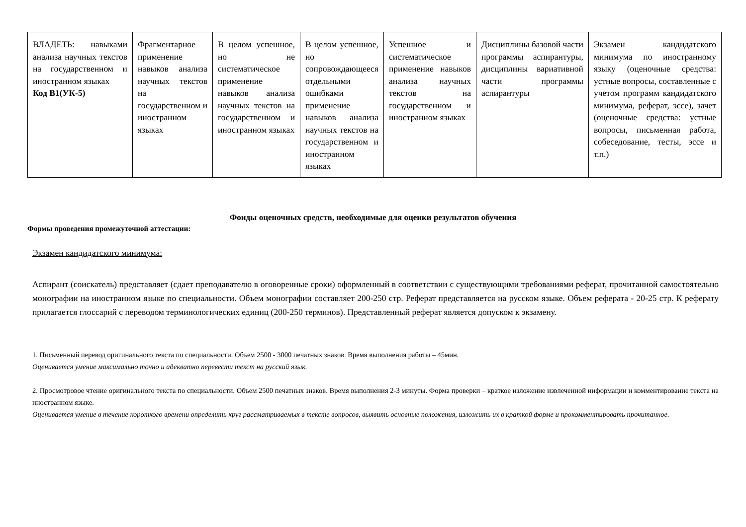| ВЛАДЕТЬ: навыками анализа научных текстов на государственном и иностранном языках Код В1(УК-5) | Фрагментарное применение навыков анализа научных текстов на государственном и иностранном языках | В целом успешное, но не систематическое применение навыков анализа научных текстов на государственном и иностранном языках | В целом успешное, но сопровождающееся отдельными ошибками применение навыков анализа научных текстов на государственном и иностранном языках | Успешное и систематическое применение навыков анализа научных текстов на государственном и иностранном языках | Дисциплины базовой части программы аспирантуры, дисциплины вариативной части программы аспирантуры | Экзамен кандидатского минимума по иностранному языку (оценочные средства: устные вопросы, составленные с учетом программ кандидатского минимума, реферат, эссе), зачет (оценочные средства: устные вопросы, письменная работа, собеседование, тесты, эссе и т.п.) |
Фонды оценочных средств, необходимые для оценки результатов обучения
Формы проведения промежуточной аттестации:
Экзамен кандидатского минимума:
Аспирант (соискатель) представляет (сдает преподавателю в оговоренные сроки) оформленный в соответствии с существующими требованиями реферат, прочитанной самостоятельно монографии на иностранном языке по специальности. Объем монографии составляет 200-250 стр. Реферат представляется на русском языке. Объем реферата - 20-25 стр. К реферату прилагается глоссарий с переводом терминологических единиц (200-250 терминов). Представленный реферат является допуском к экзамену.
1. Письменный перевод оригинального текста по специальности. Объем 2500 - 3000 печатных знаков. Время выполнения работы – 45мин.
Оценивается умение максимально точно и адекватно перевести текст на русский язык.
2. Просмотровое чтение оригинального текста по специальности. Объем 2500 печатных знаков. Время выполнения 2-3 минуты. Форма проверки – краткое изложение извлеченной информации и комментирование текста на иностранном языке.
Оценивается умение в течение короткого времени определить круг рассматриваемых в тексте вопросов, выявить основные положения, изложить их в краткой форме и прокомментировать прочитанное.